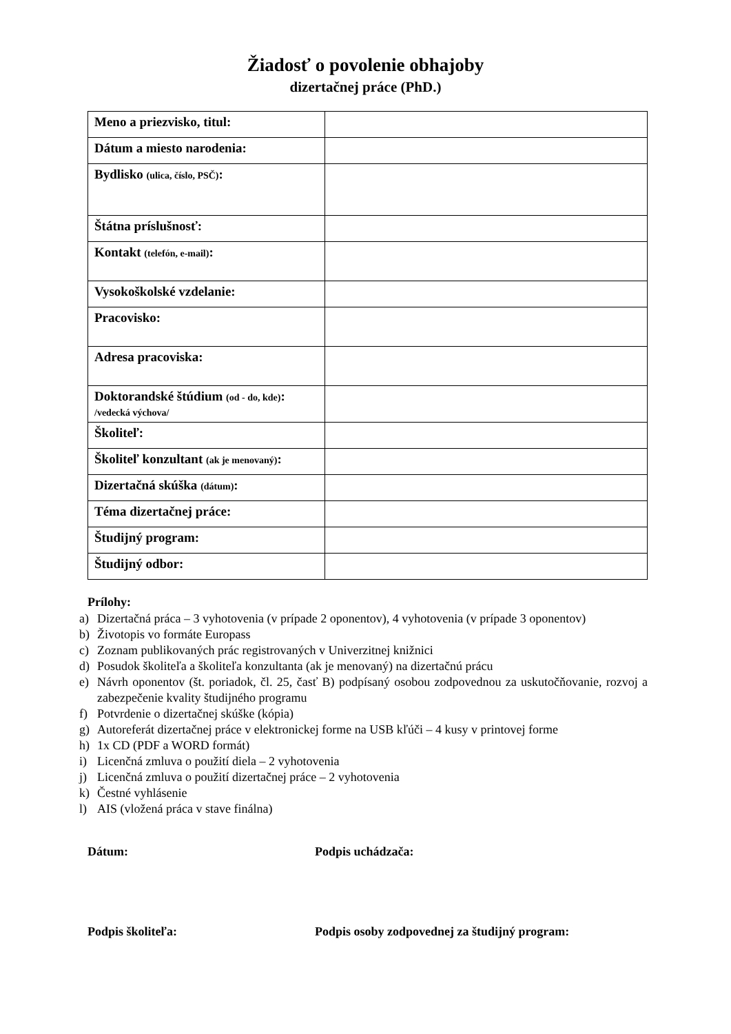Žiadosť o povolenie obhajoby
dizertačnej práce (PhD.)
| Meno a priezvisko, titul: | |
| Dátum a miesto narodenia: | |
| Bydlisko (ulica, číslo, PSČ) : | |
| Štátna príslušnosť: | |
| Kontakt (telefón, e-mail) : | |
| Vysokoškolské vzdelanie: | |
| Pracovisko: | |
| Adresa pracoviska: | |
| Doktorandské štúdium (od - do, kde) : /vedecká výchova/ | |
| Školiteľ: | |
| Školiteľ konzultant (ak je menovaný) : | |
| Dizertačná skúška (dátum) : | |
| Téma dizertačnej práce: | |
| Študijný program: | |
| Študijný odbor: | |
Prílohy:
a) Dizertačná práca – 3 vyhotovenia (v prípade 2 oponentov), 4 vyhotovenia (v prípade 3 oponentov)
b) Životopis vo formáte Europass
c) Zoznam publikovaných prác registrovaných v Univerzitnej knižnici
d) Posudok školiteľa a školiteľa konzultanta (ak je menovaný) na dizertačnú prácu
e) Návrh oponentov (št. poriadok, čl. 25, časť B) podpísaný osobou zodpovednou za uskutočňovanie, rozvoj a zabezpečenie kvality študijného programu
f) Potvrdenie o dizertačnej skúške (kópia)
g) Autoreferát dizertačnej práce v elektronickej forme na USB kľúči – 4 kusy v printovej forme
h) 1x CD (PDF a WORD formát)
i) Licenčná zmluva o použití diela – 2 vyhotovenia
j) Licenčná zmluva o použití dizertačnej práce – 2 vyhotovenia
k) Čestné vyhlásenie
l) AIS (vložená práca v stave finálna)
Dátum: Podpis uchádzača:
Podpis školiteľa: Podpis osoby zodpovednej za študijný program: